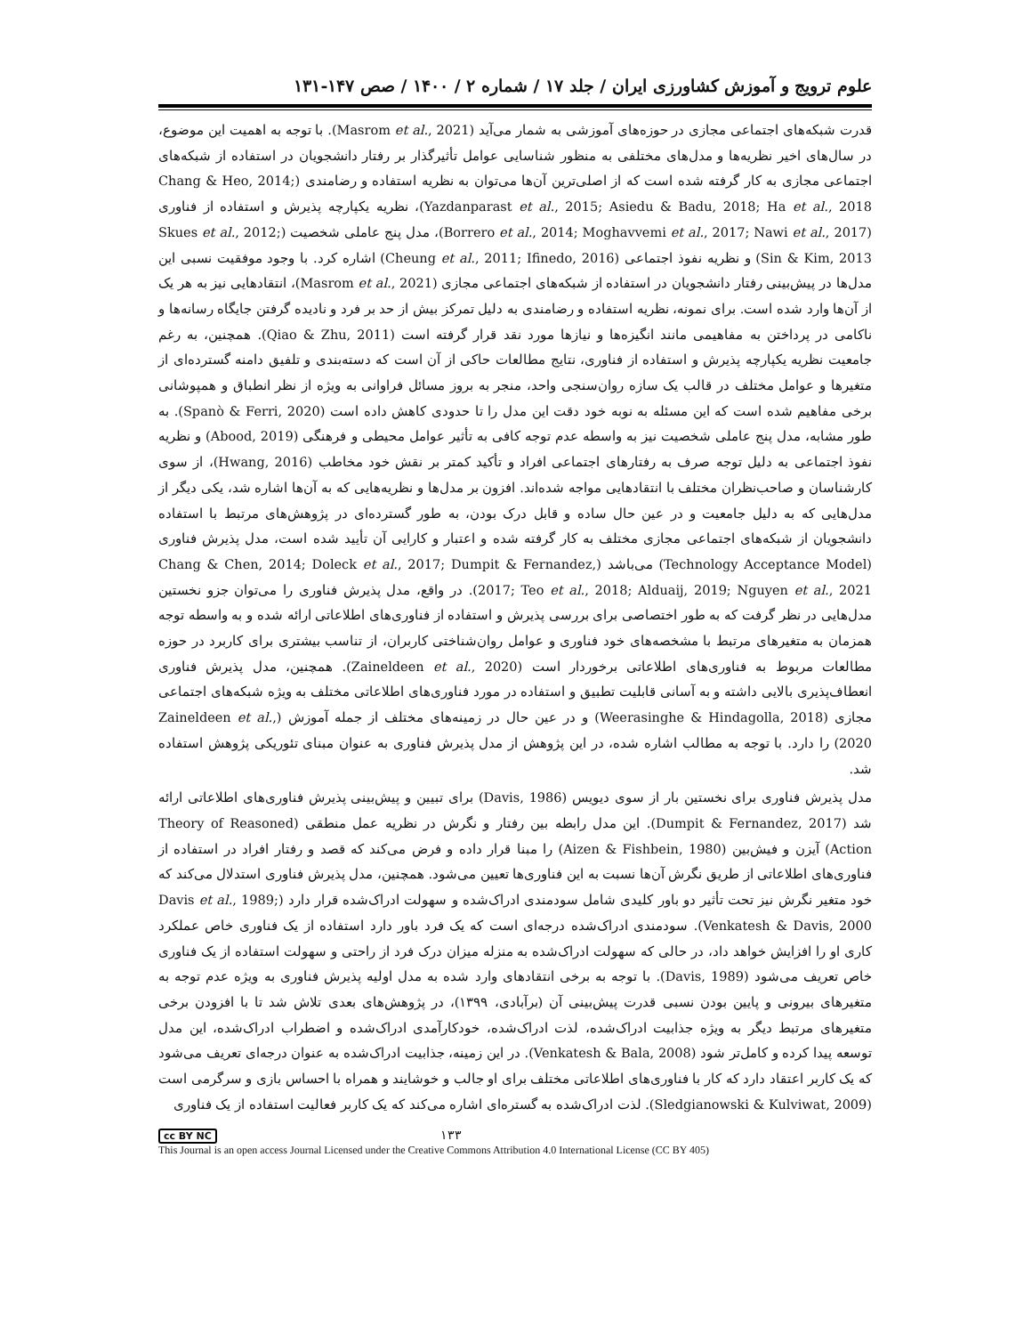علوم ترویج و آموزش کشاورزی ایران / جلد ۱۷ / شماره ۲ / ۱۴۰۰ / صص ۱۴۷-۱۳۱
قدرت شبکه‌های اجتماعی مجازی در حوزه‌های آموزشی به شمار می‌آید (Masrom et al., 2021). با توجه به اهمیت این موضوع، در سال‌های اخیر نظریه‌ها و مدل‌های مختلفی به منظور شناسایی عوامل تأثیرگذار بر رفتار دانشجویان در استفاده از شبکه‌های اجتماعی مجازی به کار گرفته شده است که از اصلی‌ترین آن‌ها می‌توان به نظریه استفاده و رضامندی (Chang & Heo, 2014; Yazdanparast et al., 2015; Asiedu & Badu, 2018; Ha et al., 2018)، نظریه یکپارچه پذیرش و استفاده از فناوری (Borrero et al., 2014; Moghavvemi et al., 2017; Nawi et al., 2017)، مدل پنج عاملی شخصیت (Skues et al., 2012; Sin & Kim, 2013) و نظریه نفوذ اجتماعی (Cheung et al., 2011; Ifinedo, 2016) اشاره کرد. با وجود موفقیت نسبی این مدل‌ها در پیش‌بینی رفتار دانشجویان در استفاده از شبکه‌های اجتماعی مجازی (Masrom et al., 2021)، انتقادهایی نیز به هر یک از آن‌ها وارد شده است. برای نمونه، نظریه استفاده و رضامندی به دلیل تمرکز بیش از حد بر فرد و نادیده گرفتن جایگاه رسانه‌ها و ناکامی در پرداختن به مفاهیمی مانند انگیزه‌ها و نیازها مورد نقد قرار گرفته است (Qiao & Zhu, 2011). همچنین، به رغم جامعیت نظریه یکپارچه پذیرش و استفاده از فناوری، نتایج مطالعات حاکی از آن است که دسته‌بندی و تلفیق دامنه گسترده‌ای از متغیرها و عوامل مختلف در قالب یک سازه روان‌سنجی واحد، منجر به بروز مسائل فراوانی به ویژه از نظر انطباق و همپوشانی برخی مفاهیم شده است که این مسئله به نوبه خود دقت این مدل را تا حدودی کاهش داده است (Spanò & Ferri, 2020). به طور مشابه، مدل پنج عاملی شخصیت نیز به واسطه عدم توجه کافی به تأثیر عوامل محیطی و فرهنگی (Abood, 2019) و نظریه نفوذ اجتماعی به دلیل توجه صرف به رفتارهای اجتماعی افراد و تأکید کمتر بر نقش خود مخاطب (Hwang, 2016)، از سوی کارشناسان و صاحب‌نظران مختلف با انتقادهایی مواجه شده‌اند. افزون بر مدل‌ها و نظریه‌هایی که به آن‌ها اشاره شد، یکی دیگر از مدل‌هایی که به دلیل جامعیت و در عین حال ساده و قابل درک بودن، به طور گسترده‌ای در پژوهش‌های مرتبط با استفاده دانشجویان از شبکه‌های اجتماعی مجازی مختلف به کار گرفته شده و اعتبار و کارایی آن تأیید شده است، مدل پذیرش فناوری (Technology Acceptance Model) می‌باشد (Chang & Chen, 2014; Doleck et al., 2017; Dumpit & Fernandez, 2017; Teo et al., 2018; Alduaij, 2019; Nguyen et al., 2021). در واقع، مدل پذیرش فناوری را می‌توان جزو نخستین مدل‌هایی در نظر گرفت که به طور اختصاصی برای بررسی پذیرش و استفاده از فناوری‌های اطلاعاتی ارائه شده و به واسطه توجه همزمان به متغیرهای مرتبط با مشخصه‌های خود فناوری و عوامل روان‌شناختی کاربران، از تناسب بیشتری برای کاربرد در حوزه مطالعات مربوط به فناوری‌های اطلاعاتی برخوردار است (Zaineldeen et al., 2020). همچنین، مدل پذیرش فناوری انعطاف‌پذیری بالایی داشته و به آسانی قابلیت تطبیق و استفاده در مورد فناوری‌های اطلاعاتی مختلف به ویژه شبکه‌های اجتماعی مجازی (Weerasinghe & Hindagolla, 2018) و در عین حال در زمینه‌های مختلف از جمله آموزش (Zaineldeen et al., 2020) را دارد. با توجه به مطالب اشاره شده، در این پژوهش از مدل پذیرش فناوری به عنوان مبنای تئوریکی پژوهش استفاده شد.
مدل پذیرش فناوری برای نخستین بار از سوی دیویس (Davis, 1986) برای تبیین و پیش‌بینی پذیرش فناوری‌های اطلاعاتی ارائه شد (Dumpit & Fernandez, 2017). این مدل رابطه بین رفتار و نگرش در نظریه عمل منطقی (Theory of Reasoned Action) آیزن و فیش‌بین (Aizen & Fishbein, 1980) را مبنا قرار داده و فرض می‌کند که قصد و رفتار افراد در استفاده از فناوری‌های اطلاعاتی از طریق نگرش آن‌ها نسبت به این فناوری‌ها تعیین می‌شود. همچنین، مدل پذیرش فناوری استدلال می‌کند که خود متغیر نگرش نیز تحت تأثیر دو باور کلیدی شامل سودمندی ادراک‌شده و سهولت ادراک‌شده قرار دارد (Davis et al., 1989; Venkatesh & Davis, 2000). سودمندی ادراک‌شده درجه‌ای است که یک فرد باور دارد استفاده از یک فناوری خاص عملکرد کاری او را افزایش خواهد داد، در حالی که سهولت ادراک‌شده به منزله میزان درک فرد از راحتی و سهولت استفاده از یک فناوری خاص تعریف می‌شود (Davis, 1989). با توجه به برخی انتقادهای وارد شده به مدل اولیه پذیرش فناوری به ویژه عدم توجه به متغیرهای بیرونی و پایین بودن نسبی قدرت پیش‌بینی آن (برآبادی، ۱۳۹۹)، در پژوهش‌های بعدی تلاش شد تا با افزودن برخی متغیرهای مرتبط دیگر به ویژه جذابیت ادراک‌شده، لذت ادراک‌شده، خودکارآمدی ادراک‌شده و اضطراب ادراک‌شده، این مدل توسعه پیدا کرده و کامل‌تر شود (Venkatesh & Bala, 2008). در این زمینه، جذابیت ادراک‌شده به عنوان درجه‌ای تعریف می‌شود که یک کاربر اعتقاد دارد که کار با فناوری‌های اطلاعاتی مختلف برای او جالب و خوشایند و همراه با احساس بازی و سرگرمی است (Sledgianowski & Kulviwat, 2009). لذت ادراک‌شده به گستره‌ای اشاره می‌کند که یک کاربر فعالیت استفاده از یک فناوری
cc BY NC ۱۳۳
This Journal is an open access Journal Licensed under the Creative Commons Attribution 4.0 International License (CC BY 405)